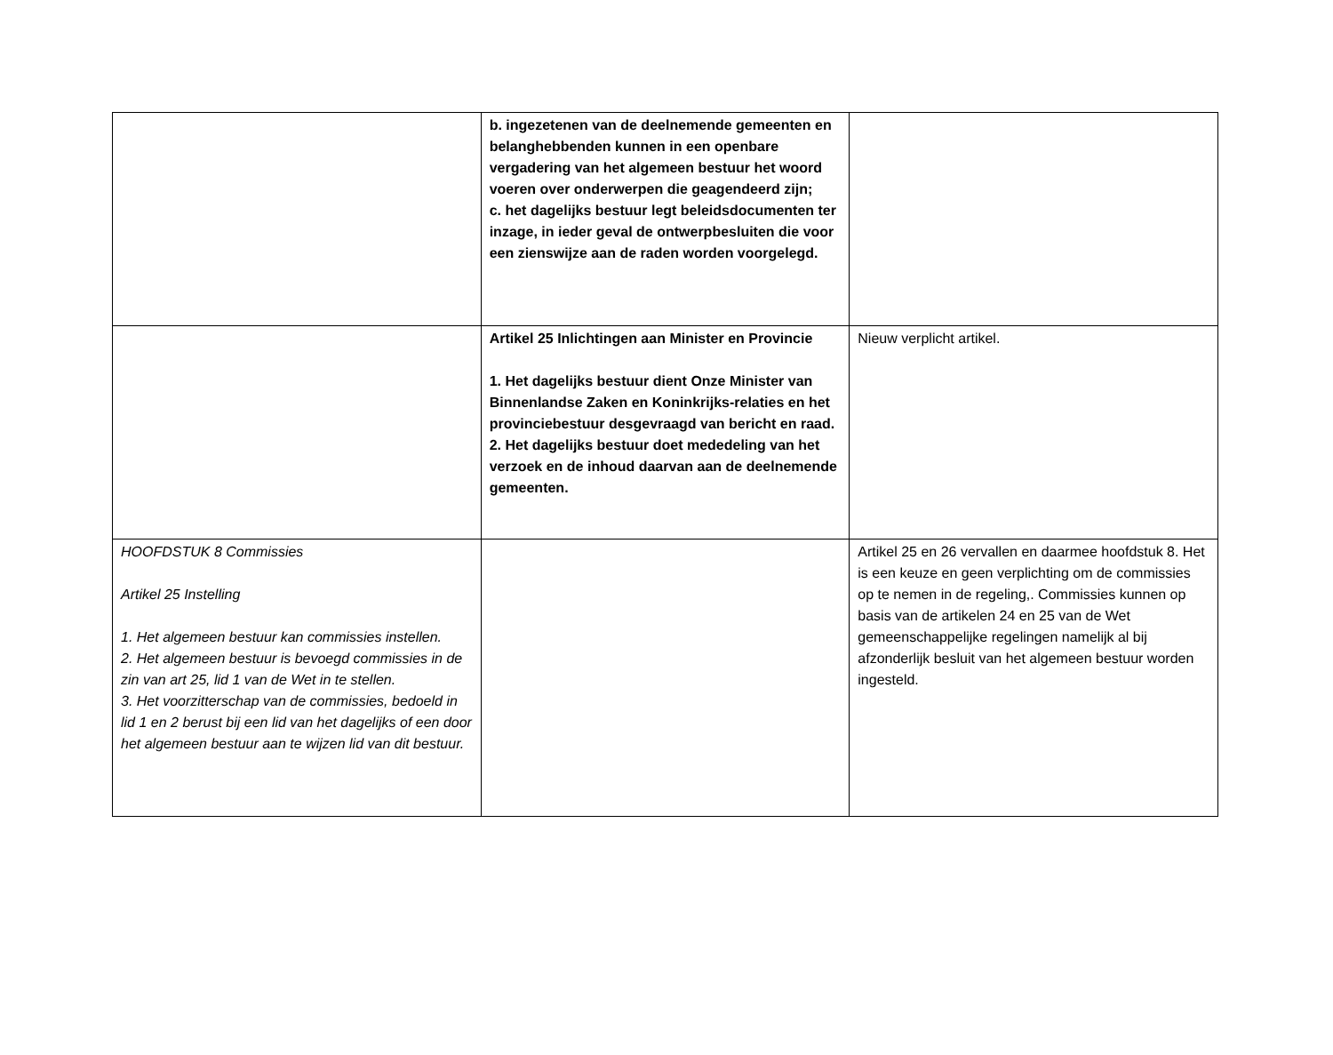| | b. ingezetenen van de deelnemende gemeenten en belanghebbenden kunnen in een openbare vergadering van het algemeen bestuur het woord voeren over onderwerpen die geagendeerd zijn; c. het dagelijks bestuur legt beleidsdocumenten ter inzage, in ieder geval de ontwerpbesluiten die voor een zienswijze aan de raden worden voorgelegd. | |
| | Artikel 25 Inlichtingen aan Minister en Provincie 1. Het dagelijks bestuur dient Onze Minister van Binnenlandse Zaken en Koninkrijks-relaties en het provinciebestuur desgevraagd van bericht en raad. 2. Het dagelijks bestuur doet mededeling van het verzoek en de inhoud daarvan aan de deelnemende gemeenten. | Nieuw verplicht artikel. |
| HOOFDSTUK 8 Commissies Artikel 25 Instelling 1. Het algemeen bestuur kan commissies instellen. 2. Het algemeen bestuur is bevoegd commissies in de zin van art 25, lid 1 van de Wet in te stellen. 3. Het voorzitterschap van de commissies, bedoeld in lid 1 en 2 berust bij een lid van het dagelijks of een door het algemeen bestuur aan te wijzen lid van dit bestuur. | | Artikel 25 en 26 vervallen en daarmee hoofdstuk 8. Het is een keuze en geen verplichting om de commissies op te nemen in de regeling,. Commissies kunnen op basis van de artikelen 24 en 25 van de Wet gemeenschappelijke regelingen namelijk al bij afzonderlijk besluit van het algemeen bestuur worden ingesteld. |